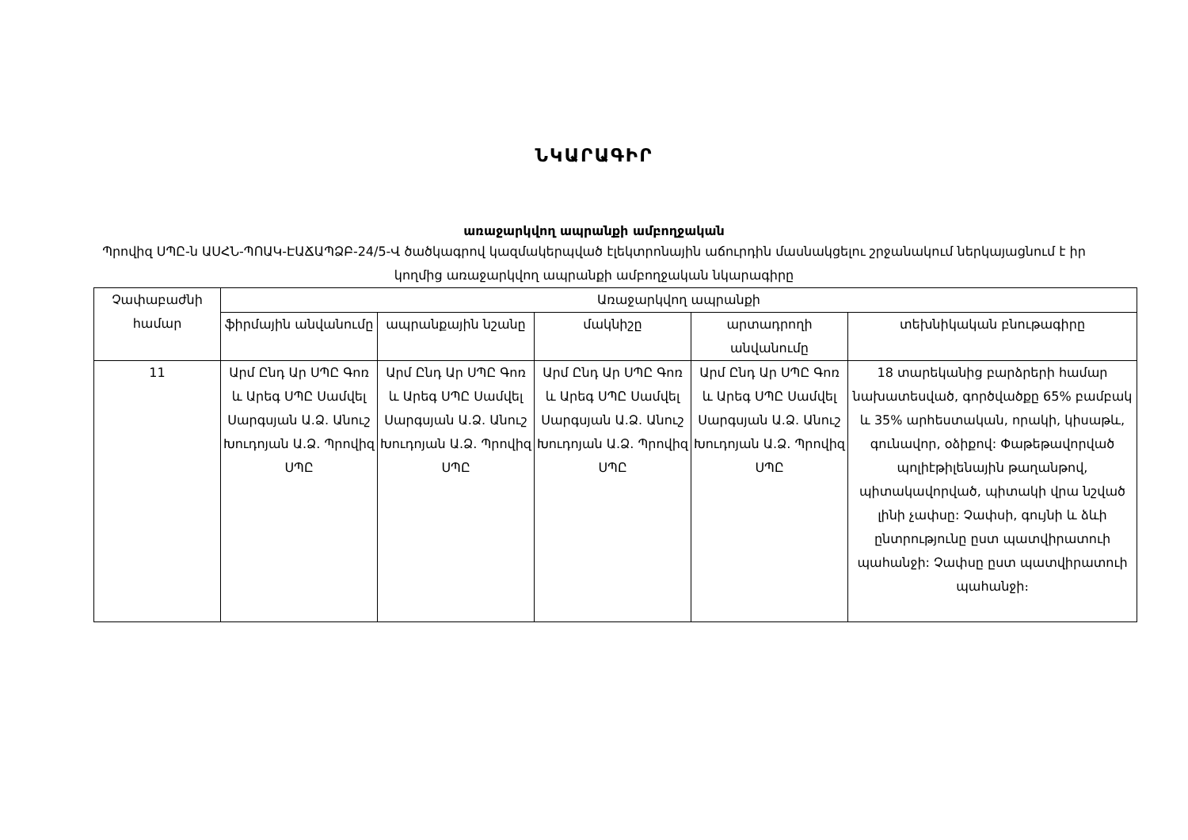ՆԿԱՐԱԳԻՐ
առաջարկվող ապրանքի ամբողջական
Պրովիզ ՍՊԸ-ն ԱՍՀՆ-ՊՈԱԿ-ԷԱՃԱՊՁԲ-24/5-Վ ծածկագրով կազմակերպված էլեկտրոնային աճուրդին մասնակցելու շրջանակում ներկայացնում է իր կողմից առաջարկվող ապրանքի ամբողջական նկարագիրը
| Չափաբաժնի համար | Առաջարկվող ապրանքի | | | | |
| --- | --- | --- | --- | --- | --- |
| | ֆիրմային անվանումը | ապրանքային նշանը | մակնիշը | արտադրողի անվանումը | տեխնիկական բնութագիրը |
| 11 | Արմ Ընդ Ար ՍՊԸ Գոռ և Արեգ ՍՊԸ Սամվել Սարգսյան Ա.Ձ. Անուշ Խուդոյան Ա.Ձ. Պրովիզ ՍՊԸ | Արմ Ընդ Ար ՍՊԸ Գոռ և Արեգ ՍՊԸ Սամվել Սարգսյան Ա.Ձ. Անուշ Խուդոյան Ա.Ձ. Պրովիզ ՍՊԸ | Արմ Ընդ Ար ՍՊԸ Գոռ և Արեգ ՍՊԸ Սամվել Սարգսյան Ա.Ձ. Անուշ Խուդոյան Ա.Ձ. Պրովիզ ՍՊԸ | Արմ Ընդ Ար ՍՊԸ Գոռ և Արեգ ՍՊԸ Սամվել Սարգսյան Ա.Ձ. Անուշ Խուդոյան Ա.Ձ. Պրովիզ ՍՊԸ | 18 տարեկանից բարձրերի համար նախատեսված, գործվածքը 65% բամբակ և 35% արհեստական, որակի, կիսաթև, գունավոր, օձիքով: Փաթեթավորված պոլիէթիլենային թաղանթով, պիտակավորված, պիտակի վրա նշված լինի չափսը: Չափսի, գույնի և ձևի ընտրությունը ըստ պատվիրատուի պահանջի: Չափսը ըստ պատվիրատուի պահանջի։ |